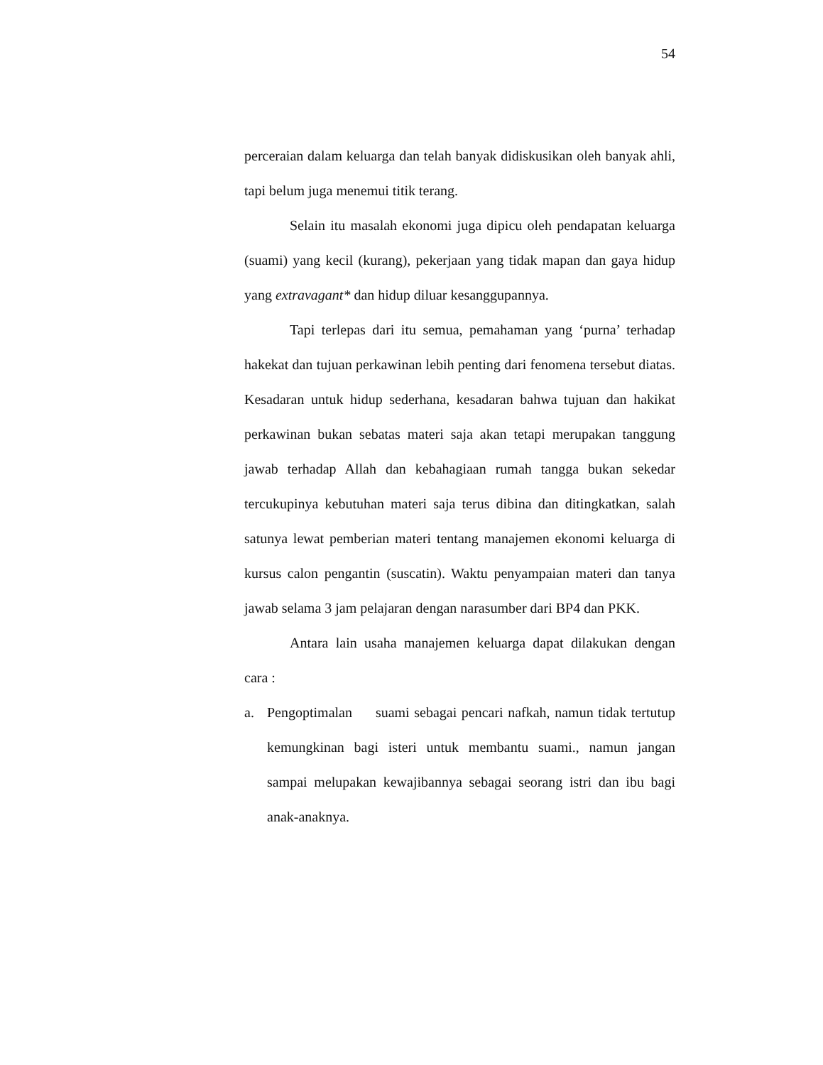54
perceraian dalam keluarga dan telah banyak didiskusikan oleh banyak ahli, tapi belum juga menemui titik terang.
Selain itu masalah ekonomi juga dipicu oleh pendapatan keluarga (suami) yang kecil (kurang), pekerjaan yang tidak mapan dan gaya hidup yang extravagant* dan hidup diluar kesanggupannya.
Tapi terlepas dari itu semua, pemahaman yang ‘purna’ terhadap hakekat dan tujuan perkawinan lebih penting dari fenomena tersebut diatas. Kesadaran untuk hidup sederhana, kesadaran bahwa tujuan dan hakikat perkawinan bukan sebatas materi saja akan tetapi merupakan tanggung jawab terhadap Allah dan kebahagiaan rumah tangga bukan sekedar tercukupinya kebutuhan materi saja terus dibina dan ditingkatkan, salah satunya lewat pemberian materi tentang manajemen ekonomi keluarga di kursus calon pengantin (suscatin). Waktu penyampaian materi dan tanya jawab selama 3 jam pelajaran dengan narasumber dari BP4 dan PKK.
Antara lain usaha manajemen keluarga dapat dilakukan dengan cara :
a. Pengoptimalan suami sebagai pencari nafkah, namun tidak tertutup kemungkinan bagi isteri untuk membantu suami., namun jangan sampai melupakan kewajibannya sebagai seorang istri dan ibu bagi anak-anaknya.